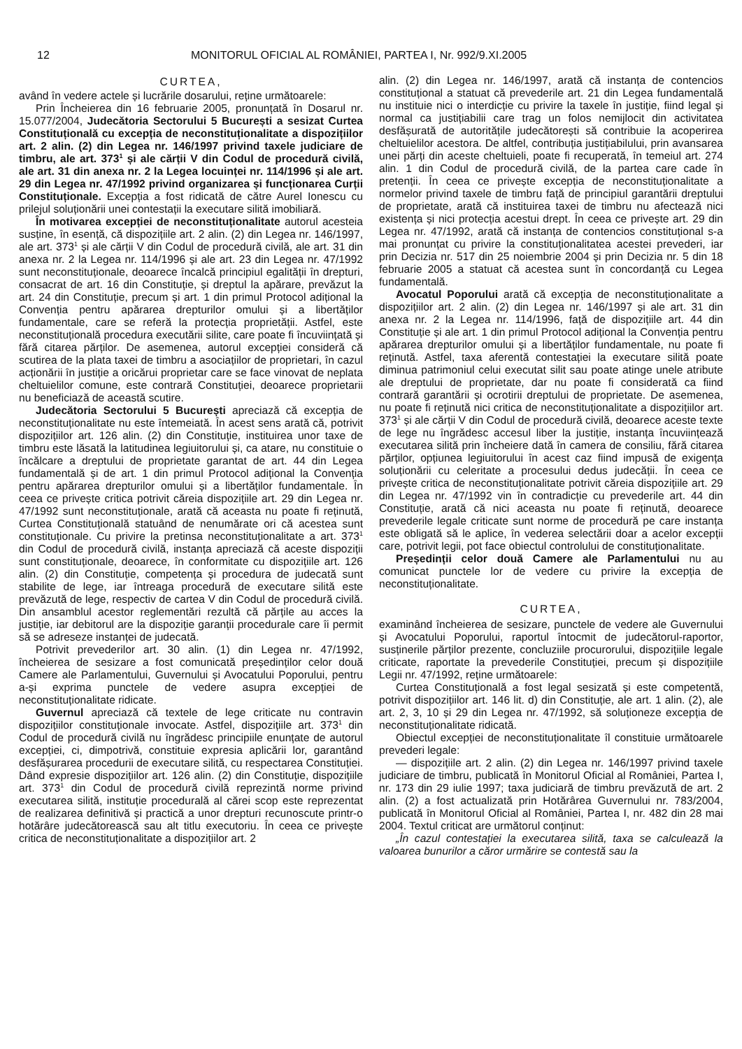12 MONITORUL OFICIAL AL ROMÂNIEI, PARTEA I, Nr. 992/9.XI.2005
CURTEA,
având în vedere actele și lucrările dosarului, reține următoarele:
Prin Încheierea din 16 februarie 2005, pronunțată în Dosarul nr. 15.077/2004, Judecătoria Sectorului 5 București a sesizat Curtea Constituțională cu excepția de neconstituționalitate a dispozițiilor art. 2 alin. (2) din Legea nr. 146/1997 privind taxele judiciare de timbru, ale art. 373<sup>1</sup> și ale cărții V din Codul de procedură civilă, ale art. 31 din anexa nr. 2 la Legea locuinței nr. 114/1996 și ale art. 29 din Legea nr. 47/1992 privind organizarea și funcționarea Curții Constituționale. Excepția a fost ridicată de către Aurel Ionescu cu prilejul soluționării unei contestații la executare silită imobiliară.
În motivarea excepției de neconstituționalitate autorul acesteia susține, în esență, că dispozițiile art. 2 alin. (2) din Legea nr. 146/1997, ale art. 373<sup>1</sup> și ale cărții V din Codul de procedură civilă, ale art. 31 din anexa nr. 2 la Legea nr. 114/1996 și ale art. 23 din Legea nr. 47/1992 sunt neconstituționale, deoarece încalcă principiul egalității în drepturi, consacrat de art. 16 din Constituție, și dreptul la apărare, prevăzut la art. 24 din Constituție, precum și art. 1 din primul Protocol adițional la Convenția pentru apărarea drepturilor omului și a libertăților fundamentale, care se referă la protecția proprietății. Astfel, este neconstituțională procedura executării silite, care poate fi încuviințată și fără citarea părților. De asemenea, autorul excepției consideră că scutirea de la plata taxei de timbru a asociațiilor de proprietari, în cazul acționării în justiție a oricărui proprietar care se face vinovat de neplata cheltuielilor comune, este contrară Constituției, deoarece proprietarii nu beneficiază de această scutire.
Judecătoria Sectorului 5 București apreciază că excepția de neconstituționalitate nu este întemeiată. În acest sens arată că, potrivit dispozițiilor art. 126 alin. (2) din Constituție, instituirea unor taxe de timbru este lăsată la latitudinea legiuitorului și, ca atare, nu constituie o încălcare a dreptului de proprietate garantat de art. 44 din Legea fundamentală și de art. 1 din primul Protocol adițional la Convenția pentru apărarea drepturilor omului și a libertăților fundamentale. În ceea ce privește critica potrivit căreia dispozițiile art. 29 din Legea nr. 47/1992 sunt neconstituționale, arată că aceasta nu poate fi reținută, Curtea Constituțională statuând de nenumărate ori că acestea sunt constituționale. Cu privire la pretinsa neconstituționalitate a art. 373<sup>1</sup> din Codul de procedură civilă, instanța apreciază că aceste dispoziții sunt constituționale, deoarece, în conformitate cu dispozițiile art. 126 alin. (2) din Constituție, competența și procedura de judecată sunt stabilite de lege, iar întreaga procedură de executare silită este prevăzută de lege, respectiv de cartea V din Codul de procedură civilă. Din ansamblul acestor reglementări rezultă că părțile au acces la justiție, iar debitorul are la dispoziție garanții procedurale care îi permit să se adreseze instanței de judecată.
Potrivit prevederilor art. 30 alin. (1) din Legea nr. 47/1992, încheierea de sesizare a fost comunicată președinților celor două Camere ale Parlamentului, Guvernului și Avocatului Poporului, pentru a-și exprima punctele de vedere asupra excepției de neconstituționalitate ridicate.
Guvernul apreciază că textele de lege criticate nu contravin dispozițiilor constituționale invocate. Astfel, dispozițiile art. 373<sup>1</sup> din Codul de procedură civilă nu îngrădesc principiile enunțate de autorul excepției, ci, dimpotrivă, constituie expresia aplicării lor, garantând desfășurarea procedurii de executare silită, cu respectarea Constituției. Dând expresie dispozițiilor art. 126 alin. (2) din Constituție, dispozițiile art. 373<sup>1</sup> din Codul de procedură civilă reprezintă norme privind executarea silită, instituție procedurală al cărei scop este reprezentat de realizarea definitivă și practică a unor drepturi recunoscute printr-o hotărâre judecătorească sau alt titlu executoriu. În ceea ce privește critica de neconstituționalitate a dispozițiilor art. 2
alin. (2) din Legea nr. 146/1997, arată că instanța de contencios constituțional a statuat că prevederile art. 21 din Legea fundamentală nu instituie nici o interdicție cu privire la taxele în justiție, fiind legal și normal ca justițiabilii care trag un folos nemijlocit din activitatea desfășurată de autoritățile judecătorești să contribuie la acoperirea cheltuielilor acestora. De altfel, contribuția justițiabilului, prin avansarea unei părți din aceste cheltuieli, poate fi recuperată, în temeiul art. 274 alin. 1 din Codul de procedură civilă, de la partea care cade în pretenții. În ceea ce privește excepția de neconstituționalitate a normelor privind taxele de timbru față de principiul garantării dreptului de proprietate, arată că instituirea taxei de timbru nu afectează nici existența și nici protecția acestui drept. În ceea ce privește art. 29 din Legea nr. 47/1992, arată că instanța de contencios constituțional s-a mai pronunțat cu privire la constituționalitatea acestei prevederi, iar prin Decizia nr. 517 din 25 noiembrie 2004 și prin Decizia nr. 5 din 18 februarie 2005 a statuat că acestea sunt în concordanță cu Legea fundamentală.
Avocatul Poporului arată că excepția de neconstituționalitate a dispozițiilor art. 2 alin. (2) din Legea nr. 146/1997 și ale art. 31 din anexa nr. 2 la Legea nr. 114/1996, față de dispozițiile art. 44 din Constituție și ale art. 1 din primul Protocol adițional la Convenția pentru apărarea drepturilor omului și a libertăților fundamentale, nu poate fi reținută. Astfel, taxa aferentă contestației la executare silită poate diminua patrimoniul celui executat silit sau poate atinge unele atribute ale dreptului de proprietate, dar nu poate fi considerată ca fiind contrară garantării și ocrotirii dreptului de proprietate. De asemenea, nu poate fi reținută nici critica de neconstituționalitate a dispozițiilor art. 373<sup>1</sup> și ale cărții V din Codul de procedură civilă, deoarece aceste texte de lege nu îngrădesc accesul liber la justiție, instanța încuviințează executarea silită prin încheiere dată în camera de consiliu, fără citarea părților, opțiunea legiuitorului în acest caz fiind impusă de exigența soluționării cu celeritate a procesului dedus judecății. În ceea ce privește critica de neconstituționalitate potrivit căreia dispozițiile art. 29 din Legea nr. 47/1992 vin în contradicție cu prevederile art. 44 din Constituție, arată că nici aceasta nu poate fi reținută, deoarece prevederile legale criticate sunt norme de procedură pe care instanța este obligată să le aplice, în vederea selectării doar a acelor excepții care, potrivit legii, pot face obiectul controlului de constituționalitate.
Președinții celor două Camere ale Parlamentului nu au comunicat punctele lor de vedere cu privire la excepția de neconstituționalitate.
CURTEA,
examinând încheierea de sesizare, punctele de vedere ale Guvernului și Avocatului Poporului, raportul întocmit de judecătorul-raportor, susținerile părților prezente, concluziile procurorului, dispozițiile legale criticate, raportate la prevederile Constituției, precum și dispozițiile Legii nr. 47/1992, reține următoarele:
Curtea Constituțională a fost legal sesizată și este competentă, potrivit dispozițiilor art. 146 lit. d) din Constituție, ale art. 1 alin. (2), ale art. 2, 3, 10 și 29 din Legea nr. 47/1992, să soluționeze excepția de neconstituționalitate ridicată.
Obiectul excepției de neconstituționalitate îl constituie următoarele prevederi legale:
— dispozițiile art. 2 alin. (2) din Legea nr. 146/1997 privind taxele judiciare de timbru, publicată în Monitorul Oficial al României, Partea I, nr. 173 din 29 iulie 1997; taxa judiciară de timbru prevăzută de art. 2 alin. (2) a fost actualizată prin Hotărârea Guvernului nr. 783/2004, publicată în Monitorul Oficial al României, Partea I, nr. 482 din 28 mai 2004. Textul criticat are următorul conținut:
„În cazul contestației la executarea silită, taxa se calculează la valoarea bunurilor a căror urmărire se contestă sau la